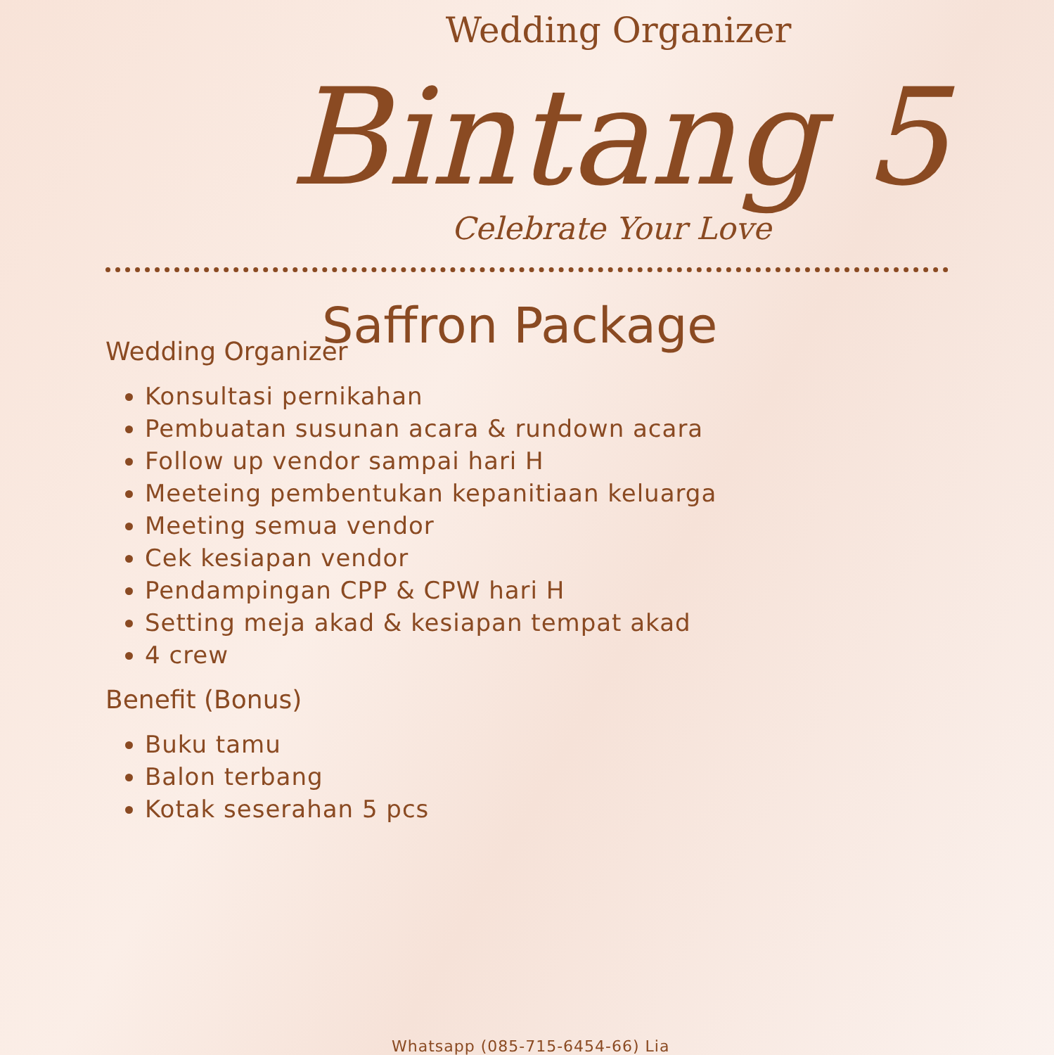Wedding Organizer
Bintang 5
Celebrate Your Love
Saffron Package
Wedding Organizer
Konsultasi pernikahan
Pembuatan susunan acara & rundown acara
Follow up vendor sampai hari H
Meeteing pembentukan kepanitiaan keluarga
Meeting semua vendor
Cek kesiapan vendor
Pendampingan CPP & CPW hari H
Setting meja akad & kesiapan tempat akad
4 crew
Benefit (Bonus)
Buku tamu
Balon terbang
Kotak seserahan 5 pcs
Whatsapp (085-715-6454-66) Lia